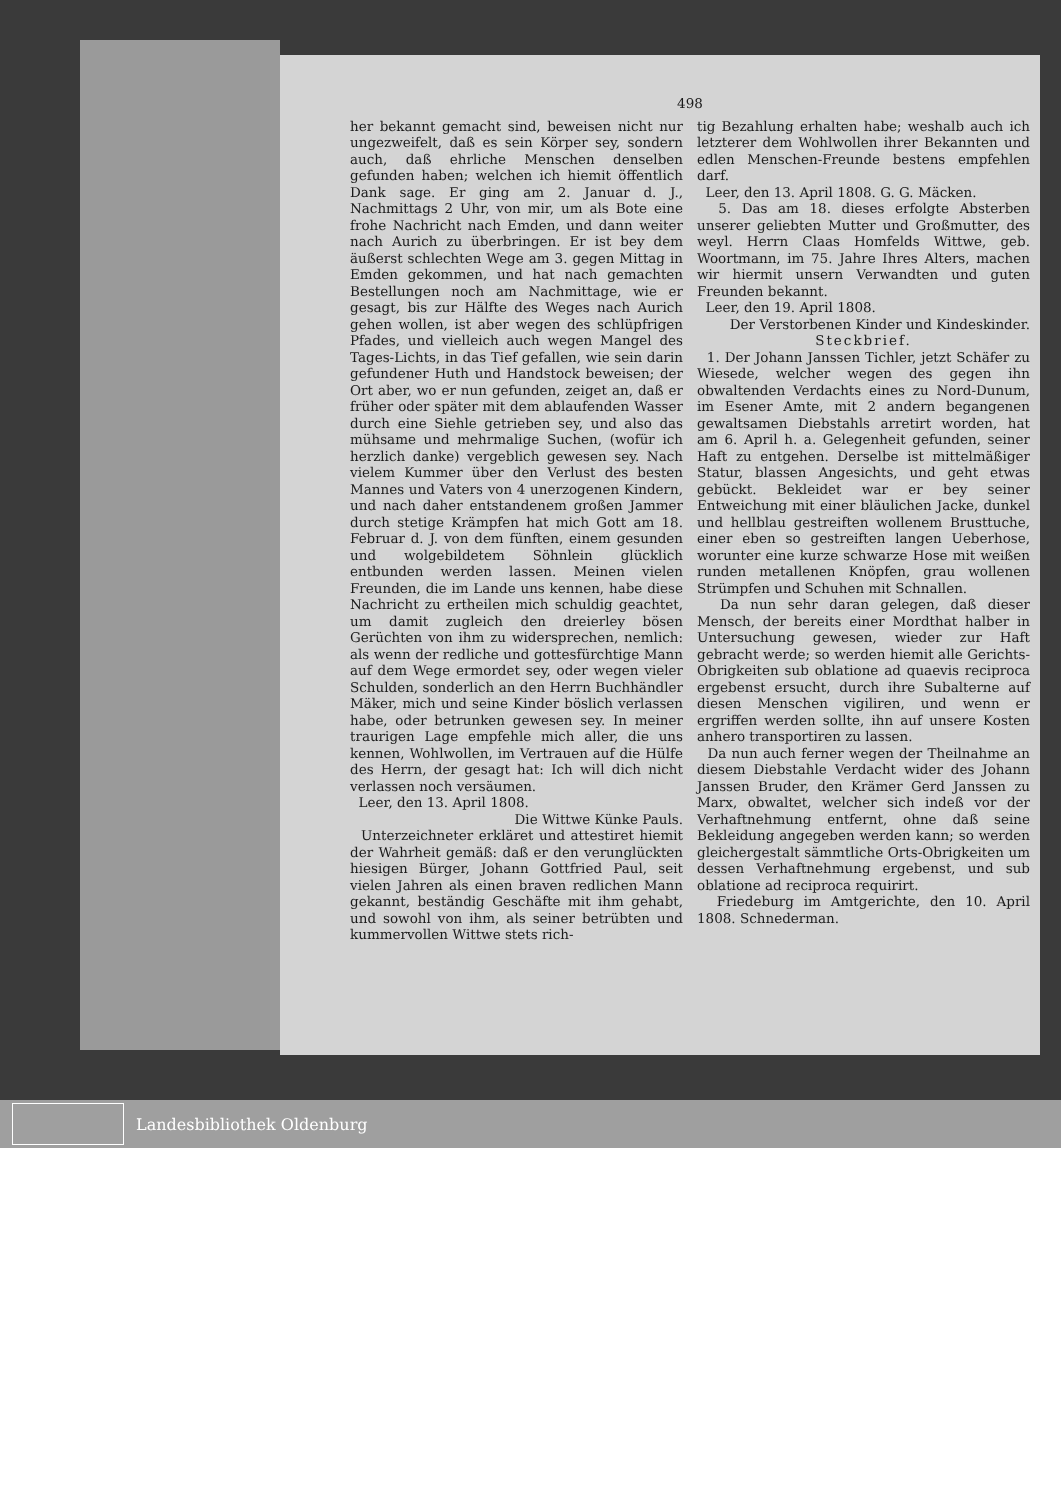498
her bekannt gemacht sind, beweisen nicht nur ungezweifelt, daß es sein Körper sey, sondern auch, daß ehrliche Menschen denselben gefunden haben; welchen ich hiemit öffentlich Dank sage. Er ging am 2. Januar d. J., Nachmittags 2 Uhr, von mir, um als Bote eine frohe Nachricht nach Emden, und dann weiter nach Aurich zu überbringen. Er ist bey dem äußerst schlechten Wege am 3. gegen Mittag in Emden gekommen, und hat nach gemachten Bestellungen noch am Nachmittage, wie er gesagt, bis zur Hälfte des Weges nach Aurich gehen wollen, ist aber wegen des schlüpfrigen Pfades, und vielleich auch wegen Mangel des Tages-Lichts, in das Tief gefallen, wie sein darin gefundener Huth und Handstock beweisen; der Ort aber, wo er nun gefunden, zeiget an, daß er früher oder später mit dem ablaufenden Wasser durch eine Siehle getrieben sey, und also das mühsame und mehrmalige Suchen, (wofür ich herzlich danke) vergeblich gewesen sey. Nach vielem Kummer über den Verlust des besten Mannes und Vaters von 4 unerzogenen Kindern, und nach daher entstandenem großen Jammer durch stetige Krämpfen hat mich Gott am 18. Februar d. J. von dem fünften, einem gesunden und wolgebildetem Söhnlein glücklich entbunden werden lassen. Meinen vielen Freunden, die im Lande uns kennen, habe diese Nachricht zu ertheilen mich schuldig geachtet, um damit zugleich den dreierley bösen Gerüchten von ihm zu widersprechen, nemlich: als wenn der redliche und gottesfürchtige Mann auf dem Wege ermordet sey, oder wegen vieler Schulden, sonderlich an den Herrn Buchhändler Mäker, mich und seine Kinder böslich verlassen habe, oder betrunken gewesen sey. In meiner traurigen Lage empfehle mich aller, die uns kennen, Wohlwollen, im Vertrauen auf die Hülfe des Herrn, der gesagt hat: Ich will dich nicht verlassen noch versäumen.
Leer, den 13. April 1808.
Die Wittwe Künke Pauls.
Unterzeichneter erkläret und attestiret hiemit der Wahrheit gemäß: daß er den verunglückten hiesigen Bürger, Johann Gottfried Paul, seit vielen Jahren als einen braven redlichen Mann gekannt, beständig Geschäfte mit ihm gehabt, und sowohl von ihm, als seiner betrübten und kummervollen Wittwe stets rich-
tig Bezahlung erhalten habe; weshalb auch ich letzterer dem Wohlwollen ihrer Bekannten und edlen Menschen-Freunde bestens empfehlen darf.
Leer, den 13. April 1808. G. G. Mäcken.
5. Das am 18. dieses erfolgte Absterben unserer geliebten Mutter und Großmutter, des weyl. Herrn Claas Homfelds Wittwe, geb. Woortmann, im 75. Jahre Ihres Alters, machen wir hiermit unsern Verwandten und guten Freunden bekannt.
Leer, den 19. April 1808.
Der Verstorbenen Kinder und Kindeskinder.
Steckbrief.
1. Der Johann Janssen Tichler, jetzt Schäfer zu Wiesede, welcher wegen des gegen ihn obwaltenden Verdachts eines zu Nord-Dunum, im Esener Amte, mit 2 andern begangenen gewaltsamen Diebstahls arretirt worden, hat am 6. April h. a. Gelegenheit gefunden, seiner Haft zu entgehen. Derselbe ist mittelmäßiger Statur, blassen Angesichts, und geht etwas gebückt. Bekleidet war er bey seiner Entweichung mit einer bläulichen Jacke, dunkel und hellblau gestreiften wollenem Brusttuche, einer eben so gestreiften langen Ueberhose, worunter eine kurze schwarze Hose mit weißen runden metallenen Knöpfen, grau wollenen Strümpfen und Schuhen mit Schnallen.
Da nun sehr daran gelegen, daß dieser Mensch, der bereits einer Mordthat halber in Untersuchung gewesen, wieder zur Haft gebracht werde; so werden hiemit alle Gerichts-Obrigkeiten sub oblatione ad quaevis reciproca ergebenst ersucht, durch ihre Subalterne auf diesen Menschen vigiliren, und wenn er ergriffen werden sollte, ihn auf unsere Kosten anhero transportiren zu lassen.
Da nun auch ferner wegen der Theilnahme an diesem Diebstahle Verdacht wider des Johann Janssen Bruder, den Krämer Gerd Janssen zu Marx, obwaltet, welcher sich indeß vor der Verhaftnehmung entfernt, ohne daß seine Bekleidung angegeben werden kann; so werden gleichergestalt sämmtliche Orts-Obrigkeiten um dessen Verhaftnehmung ergebenst, und sub oblatione ad reciproca requirirt.
Friedeburg im Amtgerichte, den 10. April 1808. Schnederman.
Landesbibliothek Oldenburg